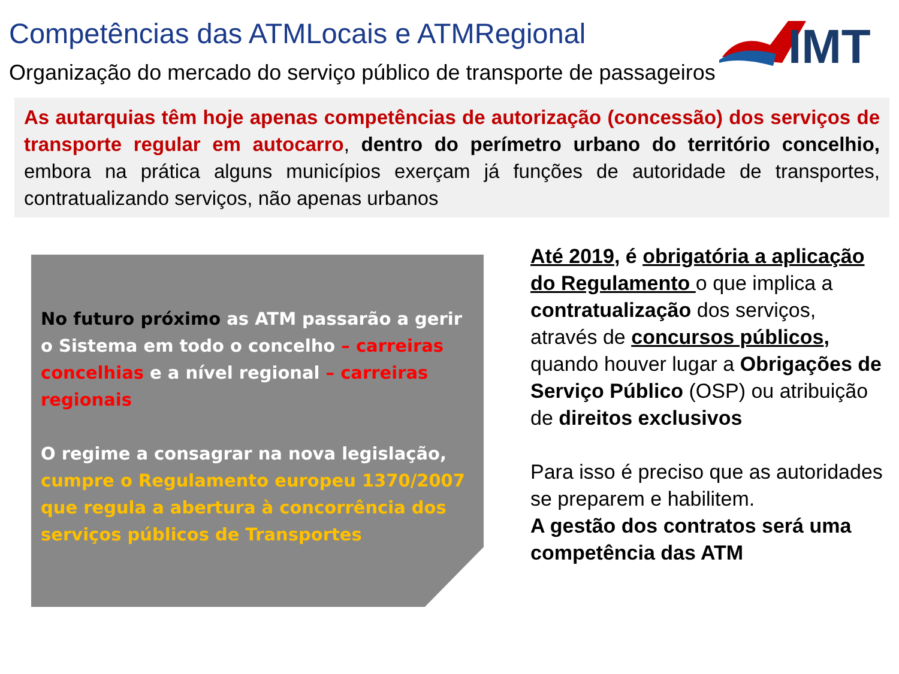Competências das ATMLocais e ATMRegional
IMT
Organização do mercado do serviço público de transporte de passageiros
As autarquias têm hoje apenas competências de autorização (concessão) dos serviços de transporte regular em autocarro, dentro do perímetro urbano do território concelhio, embora na prática alguns municípios exerçam já funções de autoridade de transportes, contratualizando serviços, não apenas urbanos
No futuro próximo as ATM passarão a gerir o Sistema em todo o concelho – carreiras concelhias e a nível regional – carreiras regionais
O regime a consagrar na nova legislação, cumpre o Regulamento europeu 1370/2007 que regula a abertura à concorrência dos serviços públicos de Transportes
Até 2019, é obrigatória a aplicação do Regulamento o que implica a contratualização dos serviços, através de concursos públicos, quando houver lugar a Obrigações de Serviço Público (OSP) ou atribuição de direitos exclusivos
Para isso é preciso que as autoridades se preparem e habilitem.
A gestão dos contratos será uma competência das ATM